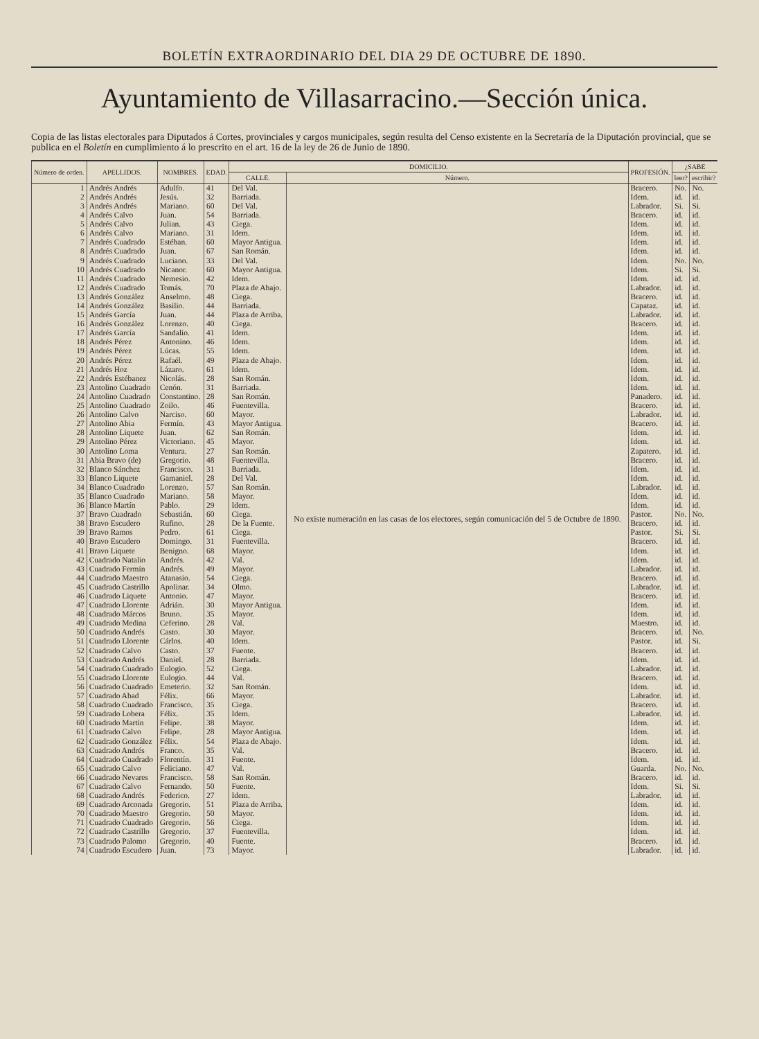BOLETÍN EXTRAORDINARIO DEL DIA 29 DE OCTUBRE DE 1890.
Ayuntamiento de Villasarracino.—Sección única.
Copia de las listas electorales para Diputados á Cortes, provinciales y cargos municipales, según resulta del Censo existente en la Secretaría de la Diputación provincial, que se publica en el Boletín en cumplimiento á lo prescrito en el art. 16 de la ley de 26 de Junio de 1890.
| Número de orden. | APELLIDOS. | NOMBRES. | EDAD. | DOMICILIO. | | PROFESIÓN. | ¿SABE | |
| --- | --- | --- | --- | --- | --- | --- | --- | --- |
| | | | | CALLE. | Número. | | leer? | escribir? |
| 1 | Andrés Andrés | Adulfo. | 41 | Del Val. | No existe numeración en las casas de los electores, según comunicación del 5 de Octubre de 1890. | Bracero. | No. | No. |
| 2 | Andrés Andrés | Jesús. | 32 | Barriada. | | Idem. | id. | id. |
| 3 | Andrés Andrés | Mariano. | 60 | Del Val. | | Labrador. | Si. | Si. |
| 4 | Andrés Calvo | Juan. | 54 | Barriada. | | Bracero. | id. | id. |
| 5 | Andrés Calvo | Julian. | 43 | Ciega. | | Idem. | id. | id. |
| 6 | Andrés Calvo | Mariano. | 31 | Idem. | | Idem. | id. | id. |
| 7 | Andrés Cuadrado | Estéban. | 60 | Mayor Antigua. | | Idem. | id. | id. |
| 8 | Andrés Cuadrado | Juan. | 67 | San Román. | | Idem. | id. | id. |
| 9 | Andrés Cuadrado | Luciano. | 33 | Del Val. | | Idem. | No. | No. |
| 10 | Andrés Cuadrado | Nicanor. | 60 | Mayor Antigua. | | Idem. | Si. | Si. |
| 11 | Andrés Cuadrado | Nemesio. | 42 | Idem. | | Idem. | id. | id. |
| 12 | Andrés Cuadrado | Tomás. | 70 | Plaza de Abajo. | | Labrador. | id. | id. |
| 13 | Andrés González | Anselmo. | 48 | Ciega. | | Bracero. | id. | id. |
| 14 | Andrés González | Basilio. | 44 | Barriada. | | Capataz. | id. | id. |
| 15 | Andrés García | Juan. | 44 | Plaza de Arriba. | | Labrador. | id. | id. |
| 16 | Andrés González | Lorenzo. | 40 | Ciega. | | Bracero. | id. | id. |
| 17 | Andrés García | Sandalio. | 41 | Idem. | | Idem. | id. | id. |
| 18 | Andrés Pérez | Antonino. | 46 | Idem. | | Idem. | id. | id. |
| 19 | Andrés Pérez | Lúcas. | 55 | Idem. | | Idem. | id. | id. |
| 20 | Andrés Pérez | Rafaél. | 49 | Plaza de Abajo. | | Idem. | id. | id. |
| 21 | Andrés Hoz | Lázaro. | 61 | Idem. | | Idem. | id. | id. |
| 22 | Andrés Estébanez | Nicolás. | 28 | San Román. | | Idem. | id. | id. |
| 23 | Antolino Cuadrado | Cenón. | 31 | Barriada. | | Idem. | id. | id. |
| 24 | Antolino Cuadrado | Constantino. | 28 | San Román. | | Panadero. | id. | id. |
| 25 | Antolino Cuadrado | Zoilo. | 46 | Fuentevilla. | | Bracero. | id. | id. |
| 26 | Antolino Calvo | Narciso. | 60 | Mayor. | | Labrador. | id. | id. |
| 27 | Antolino Abia | Fermín. | 43 | Mayor Antigua. | | Bracero. | id. | id. |
| 28 | Antolino Liquete | Juan. | 62 | San Román. | | Idem. | id. | id. |
| 29 | Antolino Pérez | Victoriano. | 45 | Mayor. | | Idem. | id. | id. |
| 30 | Antolino Loma | Ventura. | 27 | San Román. | | Zapatero. | id. | id. |
| 31 | Abia Bravo (de) | Gregorio. | 48 | Fuentevilla. | | Bracero. | id. | id. |
| 32 | Blanco Sánchez | Francisco. | 31 | Barriada. | | Idem. | id. | id. |
| 33 | Blanco Liquete | Gamaniel. | 28 | Del Val. | | Idem. | id. | id. |
| 34 | Blanco Cuadrado | Lorenzo. | 57 | San Román. | | Labrador. | id. | id. |
| 35 | Blanco Cuadrado | Mariano. | 58 | Mayor. | | Idem. | id. | id. |
| 36 | Blanco Martín | Pablo. | 29 | Idem. | | Idem. | id. | id. |
| 37 | Bravo Cuadrado | Sebastián. | 60 | Ciega. | | Pastor. | No. | No. |
| 38 | Bravo Escudero | Rufino. | 28 | De la Fuente. | | Bracero. | id. | id. |
| 39 | Bravo Ramos | Pedro. | 61 | Ciega. | | Pastor. | Si. | Si. |
| 40 | Bravo Escudero | Domingo. | 31 | Fuentevilla. | | Bracero. | id. | id. |
| 41 | Bravo Liquete | Benigno. | 68 | Mayor. | | Idem. | id. | id. |
| 42 | Cuadrado Natalio | Andrés. | 42 | Val. | | Idem. | id. | id. |
| 43 | Cuadrado Fermín | Andrés. | 49 | Mayor. | | Labrador. | id. | id. |
| 44 | Cuadrado Maestro | Atanasio. | 54 | Ciega. | | Bracero. | id. | id. |
| 45 | Cuadrado Castrillo | Apolinar. | 34 | Olmo. | | Labrador. | id. | id. |
| 46 | Cuadrado Liquete | Antonio. | 47 | Mayor. | | Bracero. | id. | id. |
| 47 | Cuadrado Llorente | Adrián. | 30 | Mayor Antigua. | | Idem. | id. | id. |
| 48 | Cuadrado Márcos | Bruno. | 35 | Mayor. | | Idem. | id. | id. |
| 49 | Cuadrado Medina | Ceferino. | 28 | Val. | | Maestro. | id. | id. |
| 50 | Cuadrado Andrés | Casto. | 30 | Mayor. | | Bracero. | id. | No. |
| 51 | Cuadrado Llorente | Cárlos. | 40 | Idem. | | Pastor. | id. | Si. |
| 52 | Cuadrado Calvo | Casto. | 37 | Fuente. | | Bracero. | id. | id. |
| 53 | Cuadrado Andrés | Daniel. | 28 | Barriada. | | Idem. | id. | id. |
| 54 | Cuadrado Cuadrado | Eulogio. | 52 | Ciega. | | Labrador. | id. | id. |
| 55 | Cuadrado Llorente | Eulogio. | 44 | Val. | | Bracero. | id. | id. |
| 56 | Cuadrado Cuadrado | Emeterio. | 32 | San Román. | | Idem. | id. | id. |
| 57 | Cuadrado Abad | Félix. | 66 | Mayor. | | Labrador. | id. | id. |
| 58 | Cuadrado Cuadrado | Francisco. | 35 | Ciega. | | Bracero. | id. | id. |
| 59 | Cuadrado Lobera | Félix. | 35 | Idem. | | Labrador. | id. | id. |
| 60 | Cuadrado Martín | Felipe. | 38 | Mayor. | | Idem. | id. | id. |
| 61 | Cuadrado Calvo | Felipe. | 28 | Mayor Antigua. | | Idem. | id. | id. |
| 62 | Cuadrado González | Félix. | 54 | Plaza de Abajo. | | Idem. | id. | id. |
| 63 | Cuadrado Andrés | Franco. | 35 | Val. | | Bracero. | id. | id. |
| 64 | Cuadrado Cuadrado | Florentín. | 31 | Fuente. | | Idem. | id. | id. |
| 65 | Cuadrado Calvo | Feliciano. | 47 | Val. | | Guarda. | No. | No. |
| 66 | Cuadrado Nevares | Francisco. | 58 | San Román. | | Bracero. | id. | id. |
| 67 | Cuadrado Calvo | Fernando. | 50 | Fuente. | | Idem. | Si. | Si. |
| 68 | Cuadrado Andrés | Federico. | 27 | Idem. | | Labrador. | id. | id. |
| 69 | Cuadrado Arconada | Gregorio. | 51 | Plaza de Arriba. | | Idem. | id. | id. |
| 70 | Cuadrado Maestro | Gregorio. | 50 | Mayor. | | Idem. | id. | id. |
| 71 | Cuadrado Cuadrado | Gregorio. | 56 | Ciega. | | Idem. | id. | id. |
| 72 | Cuadrado Castrillo | Gregorio. | 37 | Fuentevilla. | | Idem. | id. | id. |
| 73 | Cuadrado Palomo | Gregorio. | 40 | Fuente. | | Bracero. | id. | id. |
| 74 | Cuadrado Escudero | Juan. | 73 | Mayor. | | Labrador. | id. | id. |